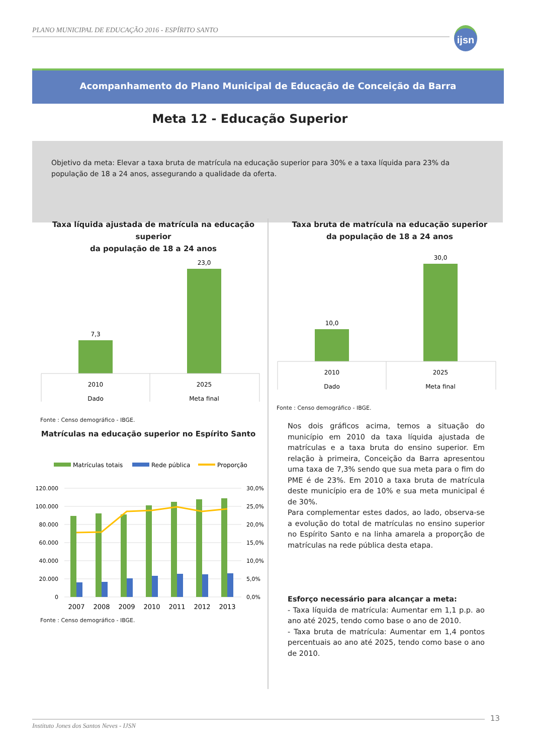PLANO MUNICIPAL DE EDUCAÇÃO 2016 - ESPÍRITO SANTO
ijsn
Acompanhamento do Plano Municipal de Educação de Conceição da Barra
Meta 12 - Educação Superior
Objetivo da meta: Elevar a taxa bruta de matrícula na educação superior para 30% e a taxa líquida para 23% da população de 18 a 24 anos, assegurando a qualidade da oferta.
Taxa líquida ajustada de matrícula na educação superior
da população de 18 a 24 anos
7,3
23,0
2010
2025
Dado
Meta final
Fonte : Censo demográfico - IBGE.
Taxa bruta de matrícula na educação superior
da população de 18 a 24 anos
10,0
30,0
2010
2025
Dado
Meta final
Fonte : Censo demográfico - IBGE.
Matrículas na educação superior no Espírito Santo
Matrículas totais
Rede pública
Proporção
120.000
100.000
80.000
60.000
40.000
20.000
0
30,0%
25,0%
20,0%
15,0%
10,0%
5,0%
0,0%
2007
2008
2009
2010
2011
2012
2013
Fonte : Censo demográfico - IBGE.
Nos dois gráficos acima, temos a situação do município em 2010 da taxa líquida ajustada de matrículas e a taxa bruta do ensino superior. Em relação à primeira, Conceição da Barra apresentou uma taxa de 7,3% sendo que sua meta para o fim do PME é de 23%. Em 2010 a taxa bruta de matrícula deste município era de 10% e sua meta municipal é de 30%.
Para complementar estes dados, ao lado, observa-se a evolução do total de matrículas no ensino superior no Espírito Santo e na linha amarela a proporção de matrículas na rede pública desta etapa.
Esforço necessário para alcançar a meta:
- Taxa líquida de matrícula: Aumentar em 1,1 p.p. ao ano até 2025, tendo como base o ano de 2010.
- Taxa bruta de matrícula: Aumentar em 1,4 pontos percentuais ao ano até 2025, tendo como base o ano de 2010.
Instituto Jones dos Santos Neves - IJSN 13